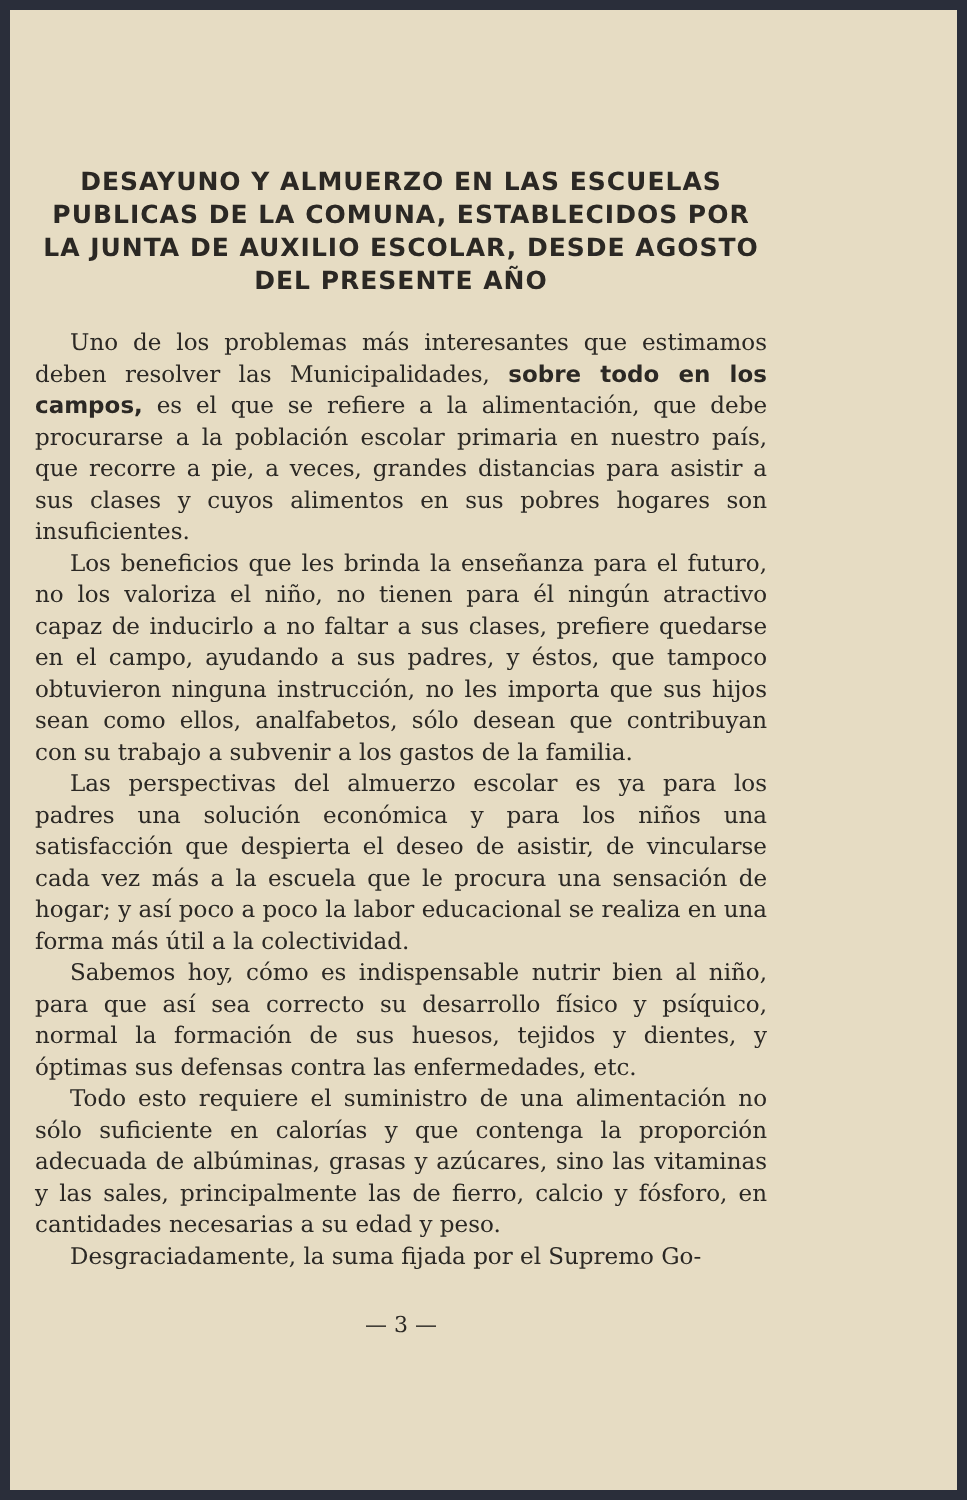DESAYUNO Y ALMUERZO EN LAS ESCUELAS PUBLICAS DE LA COMUNA, ESTABLECIDOS POR LA JUNTA DE AUXILIO ESCOLAR, DESDE AGOSTO DEL PRESENTE AÑO
Uno de los problemas más interesantes que estimamos deben resolver las Municipalidades, sobre todo en los campos, es el que se refiere a la alimentación, que debe procurarse a la población escolar primaria en nuestro país, que recorre a pie, a veces, grandes distancias para asistir a sus clases y cuyos alimentos en sus pobres hogares son insuficientes.
Los beneficios que les brinda la enseñanza para el futuro, no los valoriza el niño, no tienen para él ningún atractivo capaz de inducirlo a no faltar a sus clases, prefiere quedarse en el campo, ayudando a sus padres, y éstos, que tampoco obtuvieron ninguna instrucción, no les importa que sus hijos sean como ellos, analfabetos, sólo desean que contribuyan con su trabajo a subvenir a los gastos de la familia.
Las perspectivas del almuerzo escolar es ya para los padres una solución económica y para los niños una satisfacción que despierta el deseo de asistir, de vincularse cada vez más a la escuela que le procura una sensación de hogar; y así poco a poco la labor educacional se realiza en una forma más útil a la colectividad.
Sabemos hoy, cómo es indispensable nutrir bien al niño, para que así sea correcto su desarrollo físico y psíquico, normal la formación de sus huesos, tejidos y dientes, y óptimas sus defensas contra las enfermedades, etc.
Todo esto requiere el suministro de una alimentación no sólo suficiente en calorías y que contenga la proporción adecuada de albúminas, grasas y azúcares, sino las vitaminas y las sales, principalmente las de fierro, calcio y fósforo, en cantidades necesarias a su edad y peso.
Desgraciadamente, la suma fijada por el Supremo Go-
— 3 —